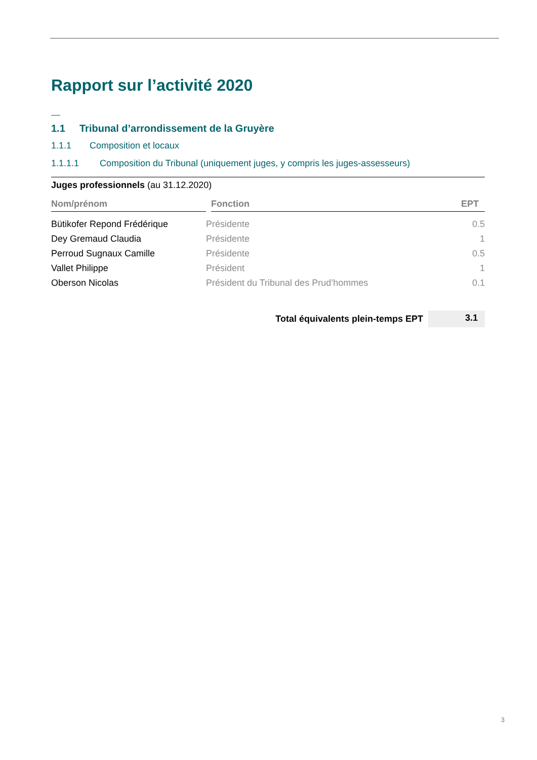Rapport sur l’activité 2020
1.1 Tribunal d’arrondissement de la Gruyère
1.1.1 Composition et locaux
1.1.1.1 Composition du Tribunal (uniquement juges, y compris les juges-assesseurs)
| Juges professionnels (au 31.12.2020) | | | |
| --- | --- | --- | --- |
| Nom/prénom | | Fonction | EPT |
| Bütikofer Repond Frédérique | Présidente | | 0.5 |
| Dey Gremaud Claudia | Présidente | | 1 |
| Perroud Sugnaux Camille | Présidente | | 0.5 |
| Vallet Philippe | Président | | 1 |
| Oberson Nicolas | Président du Tribunal des Prud’hommes | | 0.1 |
| Total équivalents plein-temps EPT | | | 3.1 |
3